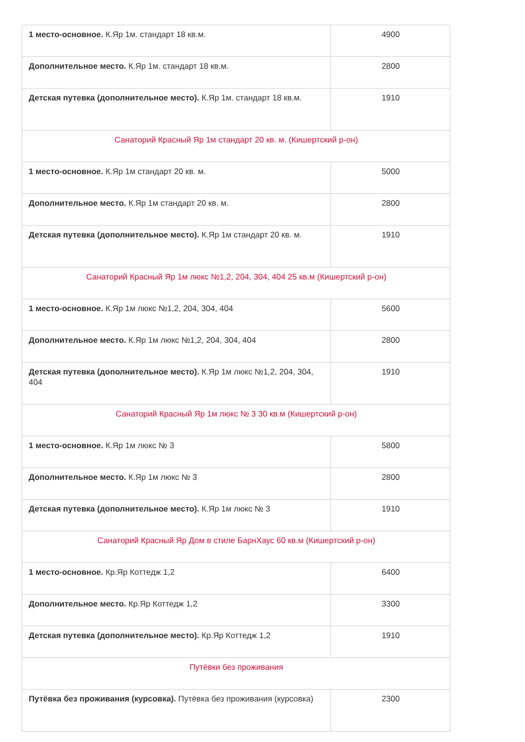| 1 место-основное. К.Яр 1м. стандарт 18 кв.м. | 4900 |
| Дополнительное место. К.Яр 1м. стандарт 18 кв.м. | 2800 |
| Детская путевка (дополнительное место). К.Яр 1м. стандарт 18 кв.м. | 1910 |
| Санаторий Красный Яр 1м стандарт 20 кв. м. (Кишертский р-он) | |
| 1 место-основное. К.Яр 1м стандарт 20 кв. м. | 5000 |
| Дополнительное место. К.Яр 1м стандарт 20 кв. м. | 2800 |
| Детская путевка (дополнительное место). К.Яр 1м стандарт 20 кв. м. | 1910 |
| Санаторий Красный Яр 1м люкс №1,2, 204, 304, 404 25 кв.м (Кишертский р-он) | |
| 1 место-основное. К.Яр 1м люкс №1,2, 204, 304, 404 | 5600 |
| Дополнительное место. К.Яр 1м люкс №1,2, 204, 304, 404 | 2800 |
| Детская путевка (дополнительное место). К.Яр 1м люкс №1,2, 204, 304, 404 | 1910 |
| Санаторий Красный Яр 1м люкс № 3 30 кв.м (Кишертский р-он) | |
| 1 место-основное. К.Яр 1м люкс № 3 | 5800 |
| Дополнительное место. К.Яр 1м люкс № 3 | 2800 |
| Детская путевка (дополнительное место). К.Яр 1м люкс № 3 | 1910 |
| Санаторий Красный Яр Дом в стиле БарнХаус 60 кв.м (Кишертский р-он) | |
| 1 место-основное. Кр.Яр Коттедж 1,2 | 6400 |
| Дополнительное место. Кр.Яр Коттедж 1,2 | 3300 |
| Детская путевка (дополнительное место). Кр.Яр Коттедж 1,2 | 1910 |
| Путёвки без проживания | |
| Путёвка без проживания (курсовка). Путёвка без проживания (курсовка) | 2300 |